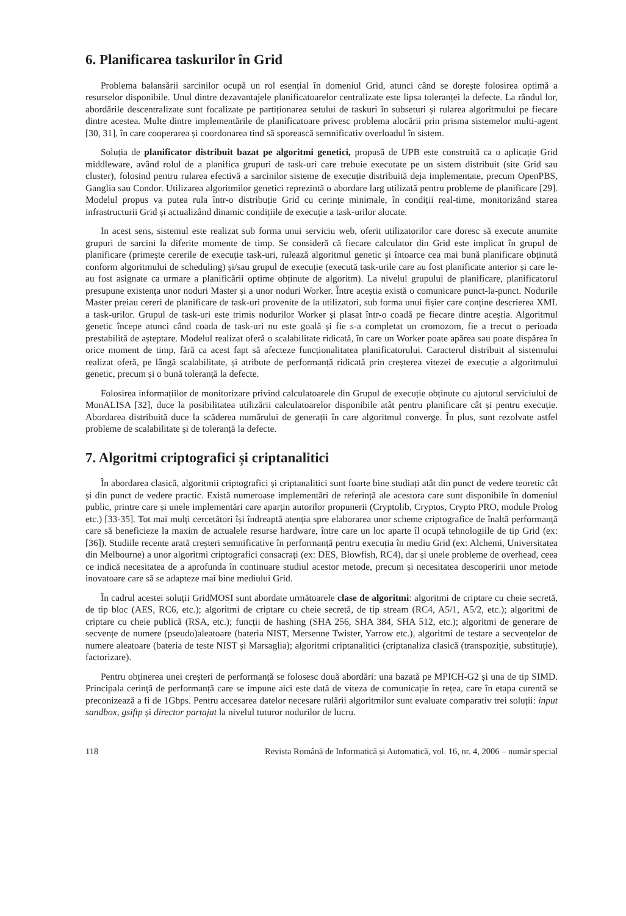6. Planificarea taskurilor în Grid
Problema balansării sarcinilor ocupă un rol esențial în domeniul Grid, atunci când se dorește folosirea optimă a resurselor disponibile. Unul dintre dezavantajele planificatoarelor centralizate este lipsa toleranței la defecte. La rândul lor, abordările descentralizate sunt focalizate pe partiționarea setului de taskuri în subseturi și rularea algoritmului pe fiecare dintre acestea. Multe dintre implementările de planificatoare privesc problema alocării prin prisma sistemelor multi-agent [30, 31], în care cooperarea și coordonarea tind să sporească semnificativ overloadul în sistem.
Soluția de planificator distribuit bazat pe algoritmi genetici, propusă de UPB este construită ca o aplicație Grid middleware, având rolul de a planifica grupuri de task-uri care trebuie executate pe un sistem distribuit (site Grid sau cluster), folosind pentru rularea efectivă a sarcinilor sisteme de execuție distribuită deja implementate, precum OpenPBS, Ganglia sau Condor. Utilizarea algoritmilor genetici reprezintă o abordare larg utilizată pentru probleme de planificare [29]. Modelul propus va putea rula într-o distribuție Grid cu cerințe minimale, în condiții real-time, monitorizând starea infrastructurii Grid și actualizând dinamic condițiile de execuție a task-urilor alocate.
In acest sens, sistemul este realizat sub forma unui serviciu web, oferit utilizatorilor care doresc să execute anumite grupuri de sarcini la diferite momente de timp. Se consideră că fiecare calculator din Grid este implicat în grupul de planificare (primește cererile de execuție task-uri, rulează algoritmul genetic și întoarce cea mai bună planificare obținută conform algoritmului de scheduling) și/sau grupul de execuție (execută task-urile care au fost planificate anterior și care le-au fost asignate ca urmare a planificării optime obținute de algoritm). La nivelul grupului de planificare, planificatorul presupune existența unor noduri Master și a unor noduri Worker. Între aceștia există o comunicare punct-la-punct. Nodurile Master preiau cereri de planificare de task-uri provenite de la utilizatori, sub forma unui fișier care conține descrierea XML a task-urilor. Grupul de task-uri este trimis nodurilor Worker și plasat într-o coadă pe fiecare dintre aceștia. Algoritmul genetic începe atunci când coada de task-uri nu este goală și fie s-a completat un cromozom, fie a trecut o perioada prestabilită de așteptare. Modelul realizat oferă o scalabilitate ridicată, în care un Worker poate apărea sau poate dispărea în orice moment de timp, fără ca acest fapt să afecteze funcționalitatea planificatorului. Caracterul distribuit al sistemului realizat oferă, pe lângă scalabilitate, și atribute de performanță ridicată prin creșterea vitezei de execuție a algoritmului genetic, precum și o bună toleranță la defecte.
Folosirea informațiilor de monitorizare privind calculatoarele din Grupul de execuție obținute cu ajutorul serviciului de MonALISA [32], duce la posibilitatea utilizării calculatoarelor disponibile atât pentru planificare cât și pentru execuție. Abordarea distribuită duce la scăderea numărului de generații în care algoritmul converge. În plus, sunt rezolvate astfel probleme de scalabilitate și de toleranță la defecte.
7. Algoritmi criptografici și criptanalitici
În abordarea clasică, algoritmii criptografici și criptanalitici sunt foarte bine studiați atât din punct de vedere teoretic cât și din punct de vedere practic. Există numeroase implementări de referință ale acestora care sunt disponibile în domeniul public, printre care și unele implementări care aparțin autorilor propunerii (Cryptolib, Cryptos, Crypto PRO, module Prolog etc.) [33-35]. Tot mai mulți cercetători își îndreaptă atenția spre elaborarea unor scheme criptografice de înaltă performanță care să beneficieze la maxim de actualele resurse hardware, între care un loc aparte îl ocupă tehnologiile de tip Grid (ex: [36]). Studiile recente arată creșteri semnificative în performanță pentru execuția în mediu Grid (ex: Alchemi, Universitatea din Melbourne) a unor algoritmi criptografici consacrați (ex: DES, Blowfish, RC4), dar și unele probleme de overhead, ceea ce indică necesitatea de a aprofunda în continuare studiul acestor metode, precum și necesitatea descoperirii unor metode inovatoare care să se adapteze mai bine mediului Grid.
În cadrul acestei soluții GridMOSI sunt abordate următoarele clase de algoritmi: algoritmi de criptare cu cheie secretă, de tip bloc (AES, RC6, etc.); algoritmi de criptare cu cheie secretă, de tip stream (RC4, A5/1, A5/2, etc.); algoritmi de criptare cu cheie publică (RSA, etc.); funcții de hashing (SHA 256, SHA 384, SHA 512, etc.); algoritmi de generare de secvențe de numere (pseudo)aleatoare (bateria NIST, Mersenne Twister, Yarrow etc.), algoritmi de testare a secvențelor de numere aleatoare (bateria de teste NIST și Marsaglia); algoritmi criptanalitici (criptanaliza clasică (transpoziție, substituție), factorizare).
Pentru obținerea unei creșteri de performanță se folosesc două abordări: una bazată pe MPICH-G2 și una de tip SIMD. Principala cerință de performanță care se impune aici este dată de viteza de comunicație în rețea, care în etapa curentă se preconizează a fi de 1Gbps. Pentru accesarea datelor necesare rulării algoritmilor sunt evaluate comparativ trei soluții: input sandbox, gsiftp și director partajat la nivelul tuturor nodurilor de lucru.
118 Revista Română de Informatică și Automatică, vol. 16, nr. 4, 2006 – număr special